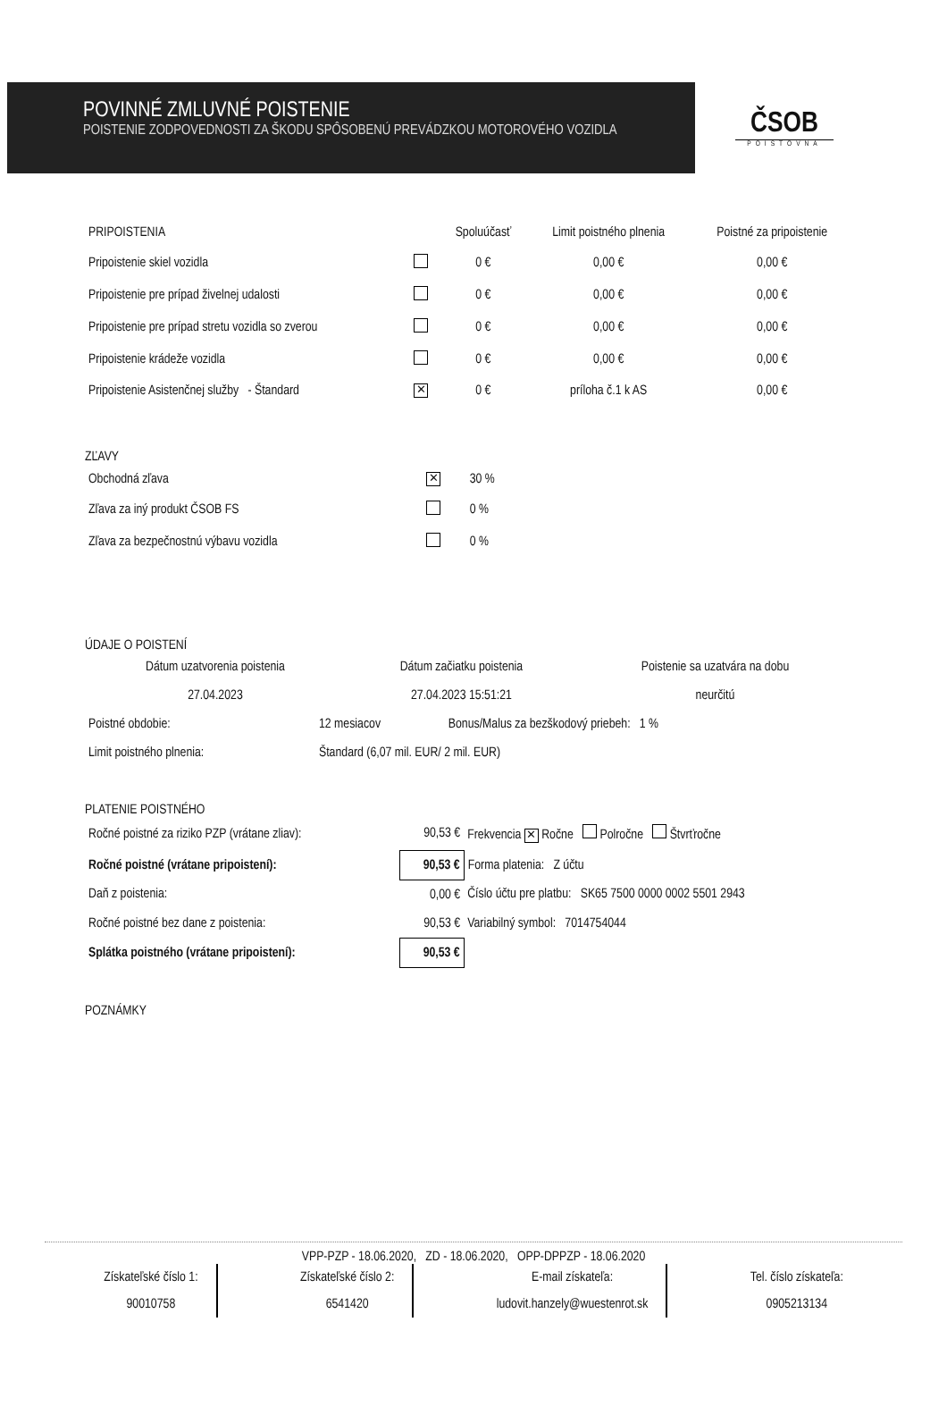POVINNÉ ZMLUVNÉ POISTENIE
POISTENIE ZODPOVEDNOSTI ZA ŠKODU SPÔSOBENÚ PREVÁDZKOU MOTOROVÉHO VOZIDLA
ČSOB
POISŤOVŇA
| PRIPOISTENIA | | Spoluúčasť | Limit poistného plnenia | Poistné za pripoistenie |
| --- | --- | --- | --- | --- |
| Pripoistenie skiel vozidla | | 0 € | 0,00 € | 0,00 € |
| Pripoistenie pre prípad živelnej udalosti | | 0 € | 0,00 € | 0,00 € |
| Pripoistenie pre prípad stretu vozidla so zverou | | 0 € | 0,00 € | 0,00 € |
| Pripoistenie krádeže vozidla | | 0 € | 0,00 € | 0,00 € |
| Pripoistenie Asistenčnej služby - Štandard | ✕ | 0 € | príloha č.1 k AS | 0,00 € |
ZĽAVY
| Obchodná zľava | ✕ | 30 % |
| Zľava za iný produkt ČSOB FS | | 0 % |
| Zľava za bezpečnostnú výbavu vozidla | | 0 % |
ÚDAJE O POISTENÍ
| Dátum uzatvorenia poistenia | Dátum začiatku poistenia | Poistenie sa uzatvára na dobu |
| 27.04.2023 | 27.04.2023 15:51:21 | neurčitú |
| Poistné obdobie: | 12 mesiacov | Bonus/Malus za bezškodový priebeh: 1 % |
| Limit poistného plnenia: | Štandard (6,07 mil. EUR/ 2 mil. EUR) | |
PLATENIE POISTNÉHO
| Ročné poistné za riziko PZP (vrátane zliav): | 90,53 € | Frekvencia ✕ Ročne Polročne Štvrťročne |
| Ročné poistné (vrátane pripoistení): | 90,53 € | Forma platenia: Z účtu |
| Daň z poistenia: | 0,00 € | Číslo účtu pre platbu: SK65 7500 0000 0002 5501 2943 |
| Ročné poistné bez dane z poistenia: | 90,53 € | Variabilný symbol: 7014754044 |
| Splátka poistného (vrátane pripoistení): | 90,53 € | |
POZNÁMKY
VPP-PZP - 18.06.2020, ZD - 18.06.2020, OPP-DPPZP - 18.06.2020
Získateľské číslo 1:
90010758
Získateľské číslo 2:
6541420
E-mail získateľa:
ludovit.hanzely@wuestenrot.sk
Tel. číslo získateľa:
0905213134